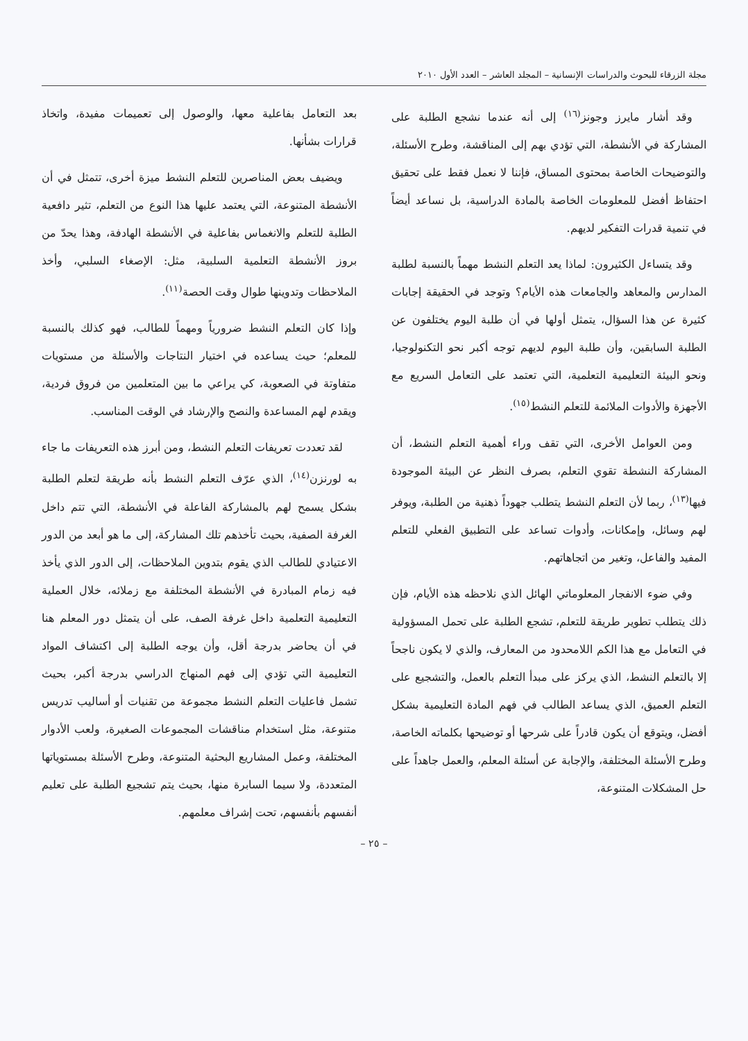مجلة الزرقاء للبحوث والدراسات الإنسانية – المجلد العاشر – العدد الأول ٢٠١٠
وقد أشار مايرز وجونز<sup>(١٦)</sup> إلى أنه عندما نشجع الطلبة على المشاركة في الأنشطة، التي تؤدي بهم إلى المناقشة، وطرح الأسئلة، والتوضيحات الخاصة بمحتوى المساق، فإننا لا نعمل فقط على تحقيق احتفاظ أفضل للمعلومات الخاصة بالمادة الدراسية، بل نساعد أيضاً في تنمية قدرات التفكير لديهم.
وقد يتساءل الكثيرون: لماذا يعد التعلم النشط مهماً بالنسبة لطلبة المدارس والمعاهد والجامعات هذه الأيام؟ وتوجد في الحقيقة إجابات كثيرة عن هذا السؤال، يتمثل أولها في أن طلبة اليوم يختلفون عن الطلبة السابقين، وأن طلبة اليوم لديهم توجه أكبر نحو التكنولوجيا، ونحو البيئة التعليمية التعلمية، التي تعتمد على التعامل السريع مع الأجهزة والأدوات الملائمة للتعلم النشط<sup>(١٥)</sup>.
ومن العوامل الأخرى، التي تقف وراء أهمية التعلم النشط، أن المشاركة النشطة تقوي التعلم، بصرف النظر عن البيئة الموجودة فيها<sup>(١٣)</sup>، ربما لأن التعلم النشط يتطلب جهوداً ذهنية من الطلبة، ويوفر لهم وسائل، وإمكانات، وأدوات تساعد على التطبيق الفعلي للتعلم المفيد والفاعل، وتغير من اتجاهاتهم.
وفي ضوء الانفجار المعلوماتي الهائل الذي نلاحظه هذه الأيام، فإن ذلك يتطلب تطوير طريقة للتعلم، تشجع الطلبة على تحمل المسؤولية في التعامل مع هذا الكم اللامحدود من المعارف، والذي لا يكون ناجحاً إلا بالتعلم النشط، الذي يركز على مبدأ التعلم بالعمل، والتشجيع على التعلم العميق، الذي يساعد الطالب في فهم المادة التعليمية بشكل أفضل، ويتوقع أن يكون قادراً على شرحها أو توضيحها بكلماته الخاصة، وطرح الأسئلة المختلفة، والإجابة عن أسئلة المعلم، والعمل جاهداً على حل المشكلات المتنوعة،
بعد التعامل بفاعلية معها، والوصول إلى تعميمات مفيدة، واتخاذ قرارات بشأنها.
ويضيف بعض المناصرين للتعلم النشط ميزة أخرى، تتمثل في أن الأنشطة المتنوعة، التي يعتمد عليها هذا النوع من التعلم، تثير دافعية الطلبة للتعلم والانغماس بفاعلية في الأنشطة الهادفة، وهذا يحدّ من بروز الأنشطة التعلمية السلبية، مثل: الإصغاء السلبي، وأخذ الملاحظات وتدوينها طوال وقت الحصة<sup>(١١)</sup>.
وإذا كان التعلم النشط ضرورياً ومهماً للطالب، فهو كذلك بالنسبة للمعلم؛ حيث يساعده في اختيار النتاجات والأسئلة من مستويات متفاوتة في الصعوبة، كي يراعي ما بين المتعلمين من فروق فردية، ويقدم لهم المساعدة والنصح والإرشاد في الوقت المناسب.
لقد تعددت تعريفات التعلم النشط، ومن أبرز هذه التعريفات ما جاء به لورنزن<sup>(١٤)</sup>، الذي عرّف التعلم النشط بأنه طريقة لتعلم الطلبة بشكل يسمح لهم بالمشاركة الفاعلة في الأنشطة، التي تتم داخل الغرفة الصفية، بحيث تأخذهم تلك المشاركة، إلى ما هو أبعد من الدور الاعتيادي للطالب الذي يقوم بتدوين الملاحظات، إلى الدور الذي يأخذ فيه زمام المبادرة في الأنشطة المختلفة مع زملائه، خلال العملية التعليمية التعلمية داخل غرفة الصف، على أن يتمثل دور المعلم هنا في أن يحاضر بدرجة أقل، وأن يوجه الطلبة إلى اكتشاف المواد التعليمية التي تؤدي إلى فهم المنهاج الدراسي بدرجة أكبر، بحيث تشمل فاعليات التعلم النشط مجموعة من تقنيات أو أساليب تدريس متنوعة، مثل استخدام مناقشات المجموعات الصغيرة، ولعب الأدوار المختلفة، وعمل المشاريع البحثية المتنوعة، وطرح الأسئلة بمستوياتها المتعددة، ولا سيما السابرة منها، بحيث يتم تشجيع الطلبة على تعليم أنفسهم بأنفسهم، تحت إشراف معلمهم.
– ٢٥ –